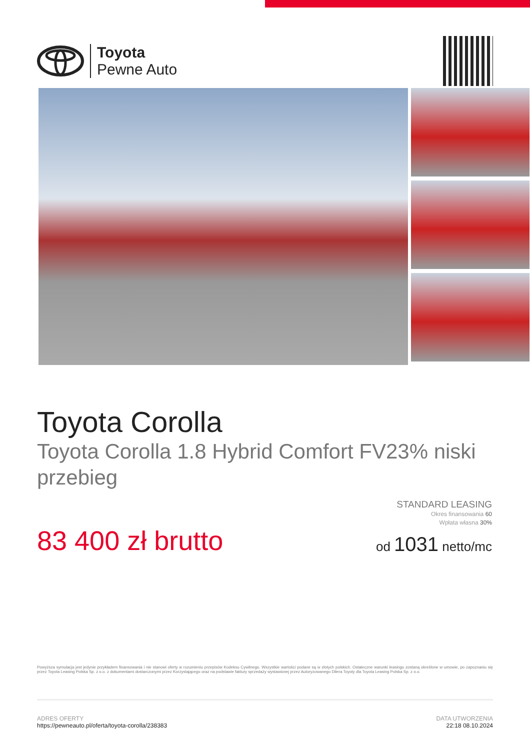Toyota
Pewne Auto
Toyota Corolla
Toyota Corolla 1.8 Hybrid Comfort FV23% niski przebieg
STANDARD LEASING
Okres finansowania 60
Wpłata własna 30%
od 1031 netto/mc
83 400 zł brutto
Powyższa symulacja jest jedynie przykładem finansowania i nie stanowi oferty w rozumieniu przepisów Kodeksu Cywilnego. Wszystkie wartości podane są w złotych polskich. Ostateczne warunki leasingu zostaną określone w umowie, po zapoznaniu się przez Toyota Leasing Polska Sp. z o.o. z dokumentami dostarczonymi przez Korzystającego oraz na podstawie faktury sprzedaży wystawionej przez Autoryzowanego Dilera Toyoty dla Toyota Leasing Polska Sp. z o.o.
ADRES OFERTY
https://pewneauto.pl/oferta/toyota-corolla/238383
DATA UTWORZENIA
22:18 08.10.2024